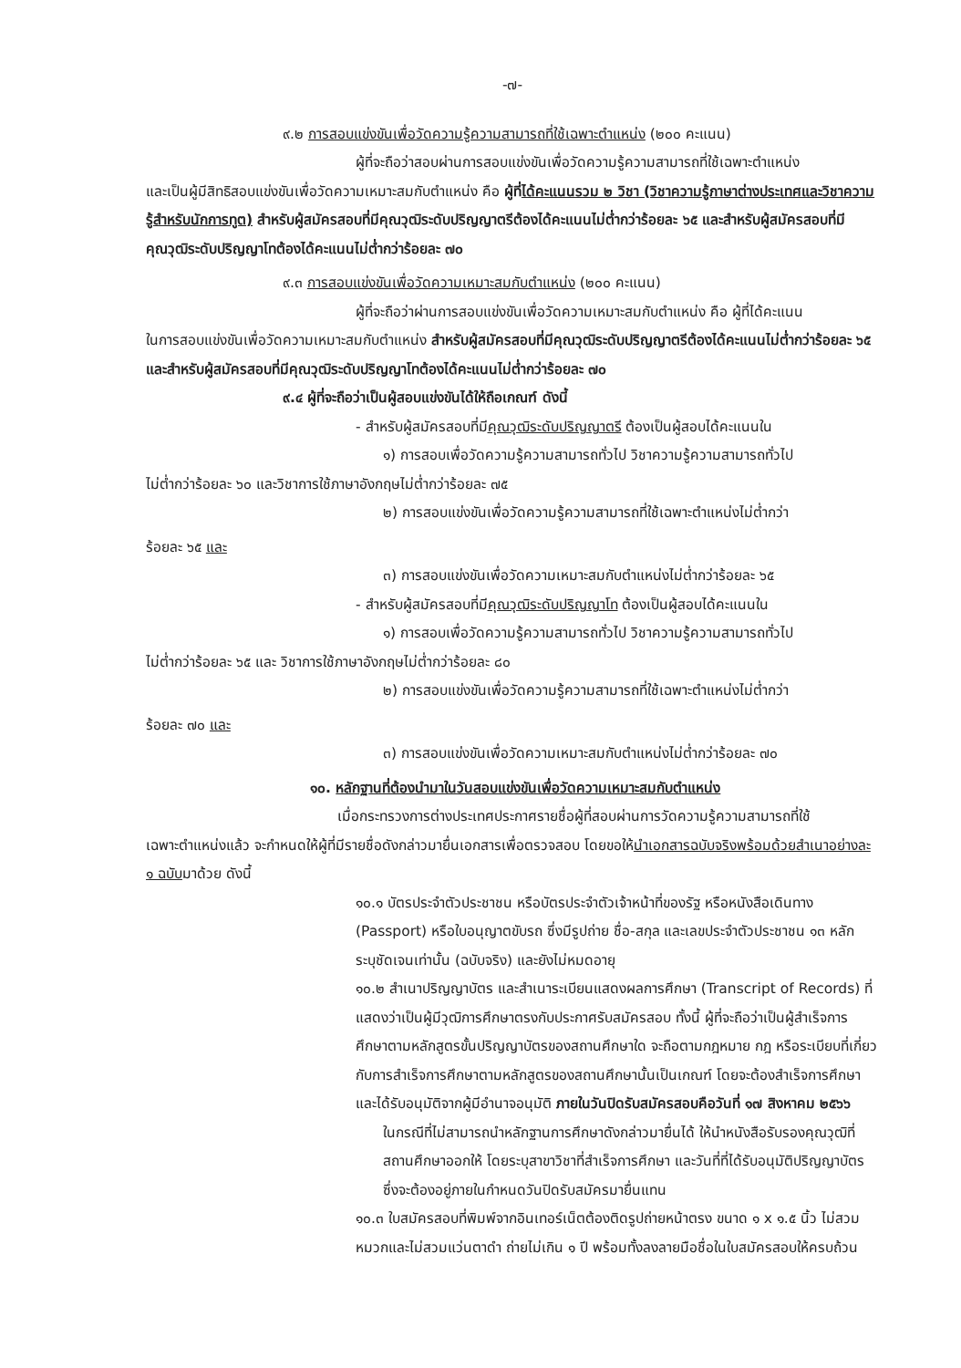-๗-
๙.๒ การสอบแข่งขันเพื่อวัดความรู้ความสามารถที่ใช้เฉพาะตำแหน่ง (๒๐๐ คะแนน)
ผู้ที่จะถือว่าสอบผ่านการสอบแข่งขันเพื่อวัดความรู้ความสามารถที่ใช้เฉพาะตำแหน่ง
และเป็นผู้มีสิทธิสอบแข่งขันเพื่อวัดความเหมาะสมกับตำแหน่ง คือ ผู้ที่ได้คะแนนรวม ๒ วิชา (วิชาความรู้ภาษาต่างประเทศและวิชาความรู้สำหรับนักการทูต) สำหรับผู้สมัครสอบที่มีคุณวุฒิระดับปริญญาตรีต้องได้คะแนนไม่ต่ำกว่าร้อยละ ๖๕ และสำหรับผู้สมัครสอบที่มีคุณวุฒิระดับปริญญาโทต้องได้คะแนนไม่ต่ำกว่าร้อยละ ๗๐
๙.๓ การสอบแข่งขันเพื่อวัดความเหมาะสมกับตำแหน่ง (๒๐๐ คะแนน)
ผู้ที่จะถือว่าผ่านการสอบแข่งขันเพื่อวัดความเหมาะสมกับตำแหน่ง คือ ผู้ที่ได้คะแนน
ในการสอบแข่งขันเพื่อวัดความเหมาะสมกับตำแหน่ง สำหรับผู้สมัครสอบที่มีคุณวุฒิระดับปริญญาตรีต้องได้คะแนนไม่ต่ำกว่าร้อยละ ๖๕ และสำหรับผู้สมัครสอบที่มีคุณวุฒิระดับปริญญาโทต้องได้คะแนนไม่ต่ำกว่าร้อยละ ๗๐
๙.๔ ผู้ที่จะถือว่าเป็นผู้สอบแข่งขันได้ให้ถือเกณฑ์ ดังนี้
- สำหรับผู้สมัครสอบที่มีคุณวุฒิระดับปริญญาตรี ต้องเป็นผู้สอบได้คะแนนใน
๑) การสอบเพื่อวัดความรู้ความสามารถทั่วไป วิชาความรู้ความสามารถทั่วไป
ไม่ต่ำกว่าร้อยละ ๖๐ และวิชาการใช้ภาษาอังกฤษไม่ต่ำกว่าร้อยละ ๗๕
๒) การสอบแข่งขันเพื่อวัดความรู้ความสามารถที่ใช้เฉพาะตำแหน่งไม่ต่ำกว่า
ร้อยละ ๖๕ และ
๓) การสอบแข่งขันเพื่อวัดความเหมาะสมกับตำแหน่งไม่ต่ำกว่าร้อยละ ๖๕
- สำหรับผู้สมัครสอบที่มีคุณวุฒิระดับปริญญาโท ต้องเป็นผู้สอบได้คะแนนใน
๑) การสอบเพื่อวัดความรู้ความสามารถทั่วไป วิชาความรู้ความสามารถทั่วไป
ไม่ต่ำกว่าร้อยละ ๖๕ และ วิชาการใช้ภาษาอังกฤษไม่ต่ำกว่าร้อยละ ๘๐
๒) การสอบแข่งขันเพื่อวัดความรู้ความสามารถที่ใช้เฉพาะตำแหน่งไม่ต่ำกว่า
ร้อยละ ๗๐ และ
๓) การสอบแข่งขันเพื่อวัดความเหมาะสมกับตำแหน่งไม่ต่ำกว่าร้อยละ ๗๐
๑๐. หลักฐานที่ต้องนำมาในวันสอบแข่งขันเพื่อวัดความเหมาะสมกับตำแหน่ง
เมื่อกระทรวงการต่างประเทศประกาศรายชื่อผู้ที่สอบผ่านการวัดความรู้ความสามารถที่ใช้
เฉพาะตำแหน่งแล้ว จะกำหนดให้ผู้ที่มีรายชื่อดังกล่าวมายื่นเอกสารเพื่อตรวจสอบ โดยขอให้นำเอกสารฉบับจริงพร้อมด้วยสำเนาอย่างละ ๑ ฉบับมาด้วย ดังนี้
๑๐.๑ บัตรประจำตัวประชาชน หรือบัตรประจำตัวเจ้าหน้าที่ของรัฐ หรือหนังสือเดินทาง (Passport) หรือใบอนุญาตขับรถ ซึ่งมีรูปถ่าย ชื่อ-สกุล และเลขประจำตัวประชาชน ๑๓ หลัก ระบุชัดเจนเท่านั้น (ฉบับจริง) และยังไม่หมดอายุ
๑๐.๒ สำเนาปริญญาบัตร และสำเนาระเบียนแสดงผลการศึกษา (Transcript of Records) ที่แสดงว่าเป็นผู้มีวุฒิการศึกษาตรงกับประกาศรับสมัครสอบ ทั้งนี้ ผู้ที่จะถือว่าเป็นผู้สำเร็จการศึกษาตามหลักสูตรขั้นปริญญาบัตรของสถานศึกษาใด จะถือตามกฎหมาย กฎ หรือระเบียบที่เกี่ยวกับการสำเร็จการศึกษาตามหลักสูตรของสถานศึกษานั้นเป็นเกณฑ์ โดยจะต้องสำเร็จการศึกษาและได้รับอนุมัติจากผู้มีอำนาจอนุมัติ ภายในวันปิดรับสมัครสอบคือวันที่ ๑๗ สิงหาคม ๒๕๖๖
ในกรณีที่ไม่สามารถนำหลักฐานการศึกษาดังกล่าวมายื่นได้ ให้นำหนังสือรับรองคุณวุฒิที่สถานศึกษาออกให้ โดยระบุสาขาวิชาที่สำเร็จการศึกษา และวันที่ที่ได้รับอนุมัติปริญญาบัตร ซึ่งจะต้องอยู่ภายในกำหนดวันปิดรับสมัครมายื่นแทน
๑๐.๓ ใบสมัครสอบที่พิมพ์จากอินเทอร์เน็ตต้องติดรูปถ่ายหน้าตรง ขนาด ๑ x ๑.๕ นิ้ว ไม่สวมหมวกและไม่สวมแว่นตาดำ ถ่ายไม่เกิน ๑ ปี พร้อมทั้งลงลายมือชื่อในใบสมัครสอบให้ครบถ้วน